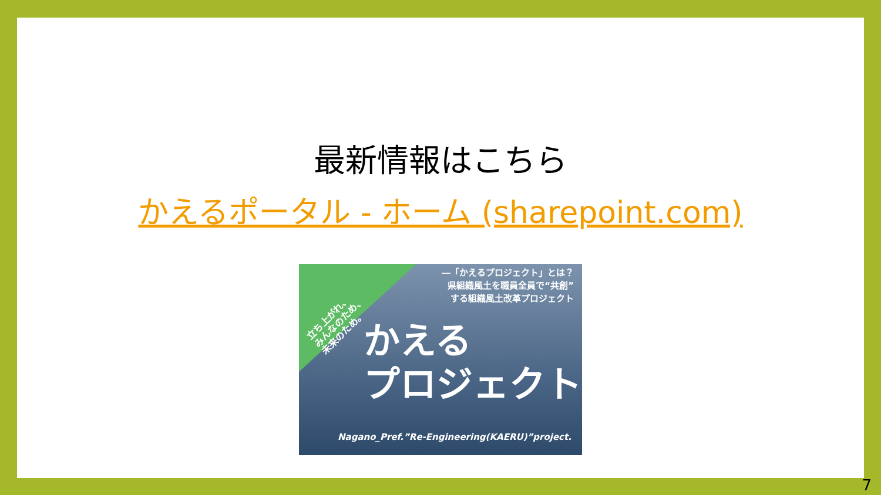最新情報はこちら
かえるポータル - ホーム (sharepoint.com)
―「かえるプロジェクト」とは？
県組織風土を職員全員で“共創”
する組織風土改革プロジェクト
立ち上がれ、
みんなのため、
未来のため。
かえる
プロジェクト
Nagano_Pref.”Re-Engineering(KAERU)”project.
7